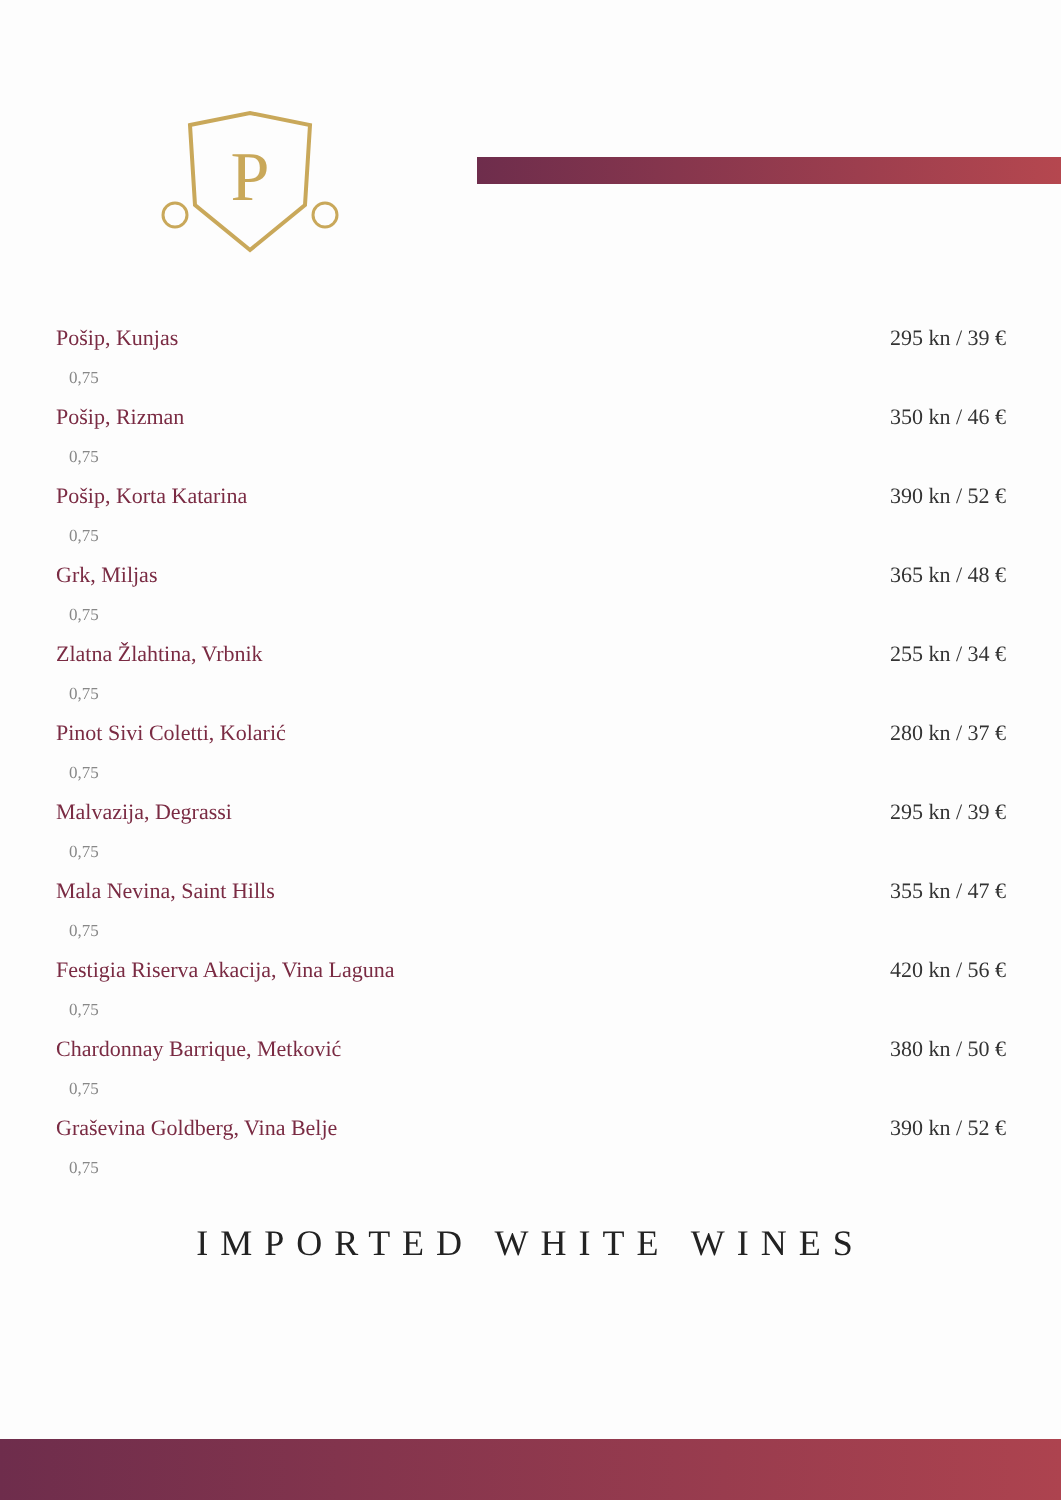P
Pošip, Kunjas 295 kn / 39 €
0,75
Pošip, Rizman 350 kn / 46 €
0,75
Pošip, Korta Katarina 390 kn / 52 €
0,75
Grk, Miljas 365 kn / 48 €
0,75
Zlatna Žlahtina, Vrbnik 255 kn / 34 €
0,75
Pinot Sivi Coletti, Kolarić 280 kn / 37 €
0,75
Malvazija, Degrassi 295 kn / 39 €
0,75
Mala Nevina, Saint Hills 355 kn / 47 €
0,75
Festigia Riserva Akacija, Vina Laguna 420 kn / 56 €
0,75
Chardonnay Barrique, Metković 380 kn / 50 €
0,75
Graševina Goldberg, Vina Belje 390 kn / 52 €
0,75
IMPORTED WHITE WINES